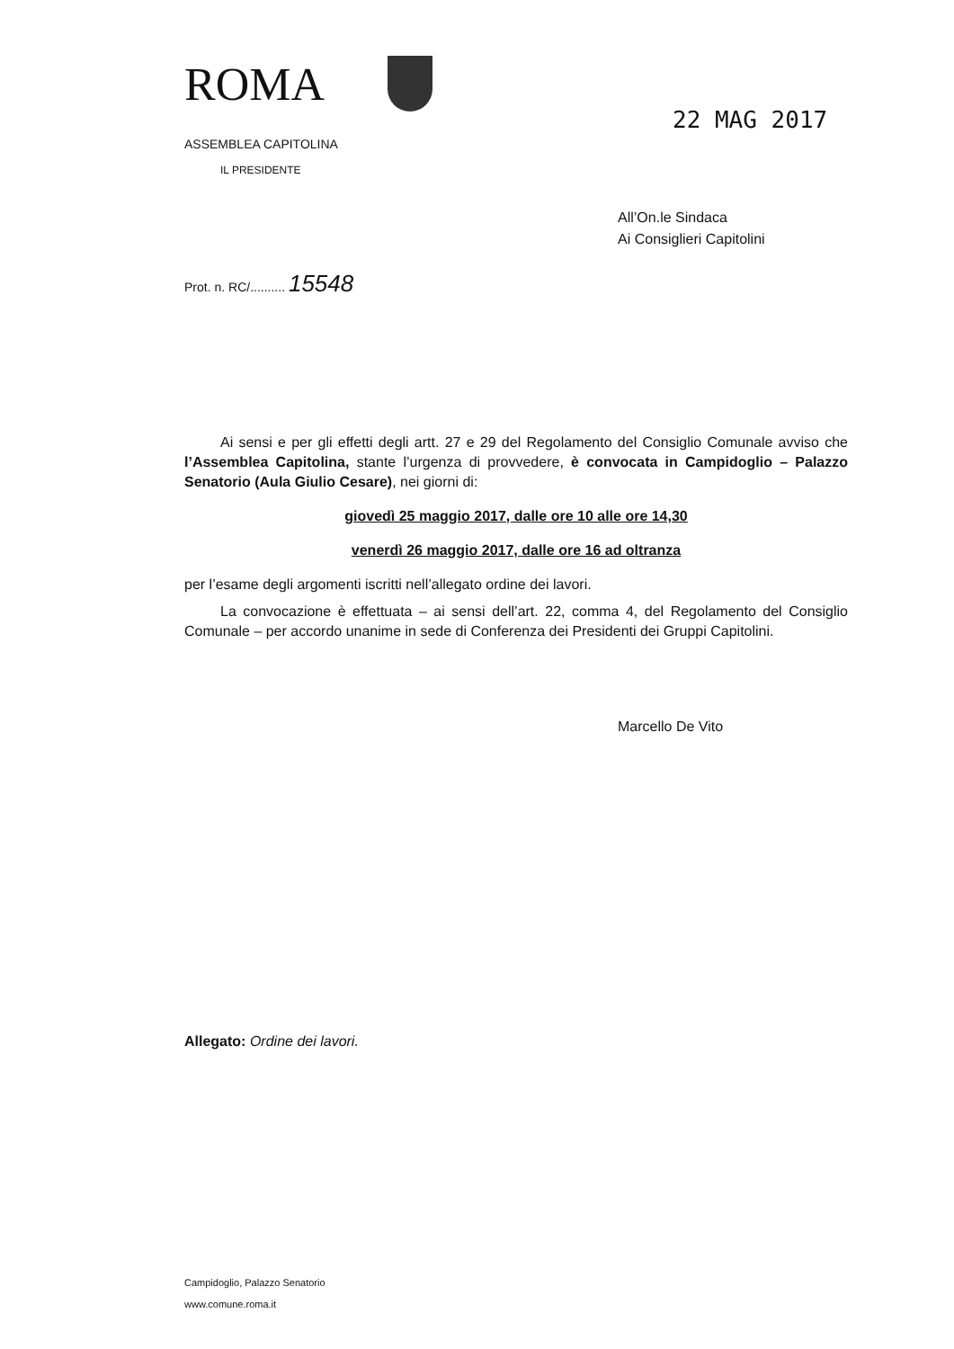ROMA
22 MAG 2017
ASSEMBLEA CAPITOLINA
IL PRESIDENTE
All’On.le Sindaca
Ai Consiglieri Capitolini
Prot. n. RC/.......... 15548
Ai sensi e per gli effetti degli artt. 27 e 29 del Regolamento del Consiglio Comunale avviso che l’Assemblea Capitolina, stante l’urgenza di provvedere, è convocata in Campidoglio – Palazzo Senatorio (Aula Giulio Cesare), nei giorni di:
giovedì 25 maggio 2017, dalle ore 10 alle ore 14,30
venerdì 26 maggio 2017, dalle ore 16 ad oltranza
per l’esame degli argomenti iscritti nell’allegato ordine dei lavori.
La convocazione è effettuata – ai sensi dell’art. 22, comma 4, del Regolamento del Consiglio Comunale – per accordo unanime in sede di Conferenza dei Presidenti dei Gruppi Capitolini.
Marcello De Vito
Allegato: Ordine dei lavori.
Campidoglio, Palazzo Senatorio
www.comune.roma.it